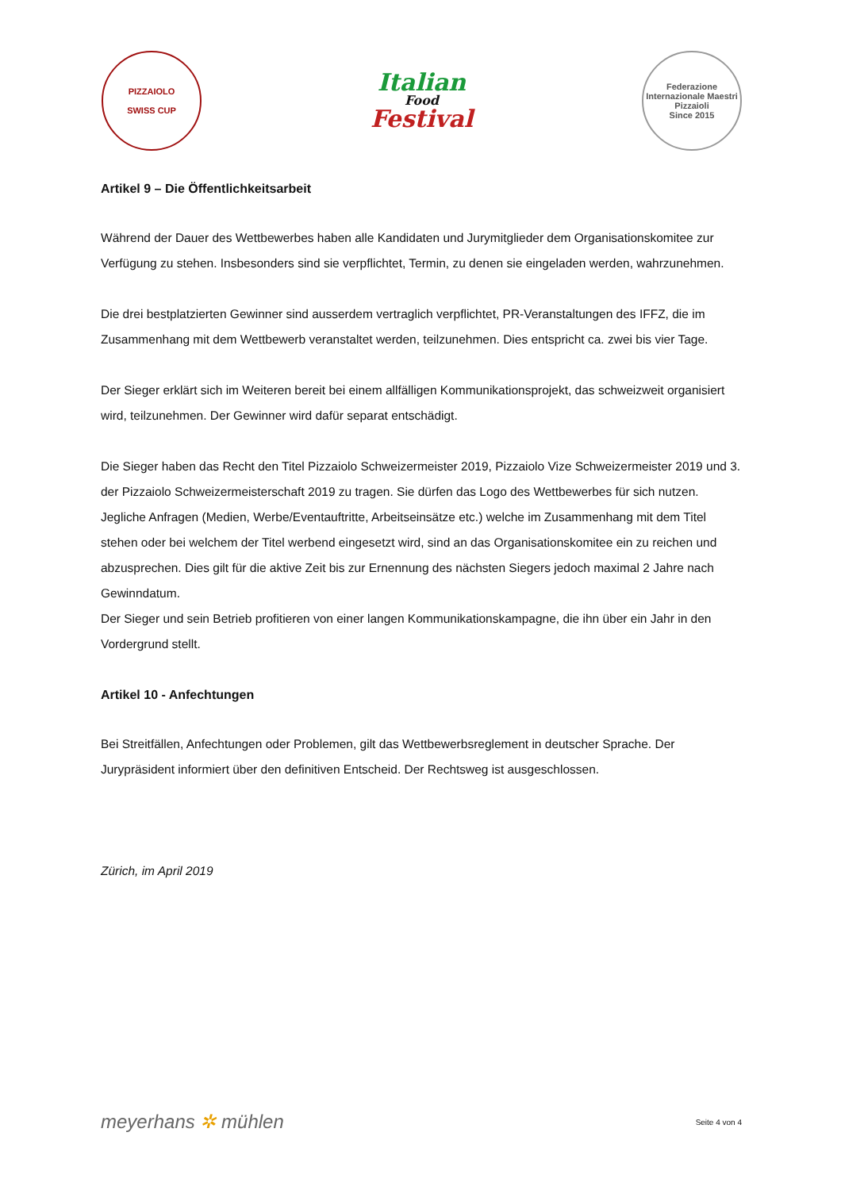PIZZAIOLO
SWISS CUP
Italian
Food
Festival
Federazione Internazionale Maestri Pizzaioli
Since 2015
Artikel 9 – Die Öffentlichkeitsarbeit
Während der Dauer des Wettbewerbes haben alle Kandidaten und Jurymitglieder dem Organisationskomitee zur Verfügung zu stehen. Insbesonders sind sie verpflichtet, Termin, zu denen sie eingeladen werden, wahrzunehmen.
Die drei bestplatzierten Gewinner sind ausserdem vertraglich verpflichtet, PR-Veranstaltungen des IFFZ, die im Zusammenhang mit dem Wettbewerb veranstaltet werden, teilzunehmen. Dies entspricht ca. zwei bis vier Tage.
Der Sieger erklärt sich im Weiteren bereit bei einem allfälligen Kommunikationsprojekt, das schweizweit organisiert wird, teilzunehmen. Der Gewinner wird dafür separat entschädigt.
Die Sieger haben das Recht den Titel Pizzaiolo Schweizermeister 2019, Pizzaiolo Vize Schweizermeister 2019 und 3. der Pizzaiolo Schweizermeisterschaft 2019 zu tragen. Sie dürfen das Logo des Wettbewerbes für sich nutzen. Jegliche Anfragen (Medien, Werbe/Eventauftritte, Arbeitseinsätze etc.) welche im Zusammenhang mit dem Titel stehen oder bei welchem der Titel werbend eingesetzt wird, sind an das Organisationskomitee ein zu reichen und abzusprechen. Dies gilt für die aktive Zeit bis zur Ernennung des nächsten Siegers jedoch maximal 2 Jahre nach Gewinndatum.
Der Sieger und sein Betrieb profitieren von einer langen Kommunikationskampagne, die ihn über ein Jahr in den Vordergrund stellt.
Artikel 10 - Anfechtungen
Bei Streitfällen, Anfechtungen oder Problemen, gilt das Wettbewerbsreglement in deutscher Sprache. Der Jurypräsident informiert über den definitiven Entscheid. Der Rechtsweg ist ausgeschlossen.
Zürich, im April 2019
meyerhans ✲ mühlen Seite 4 von 4